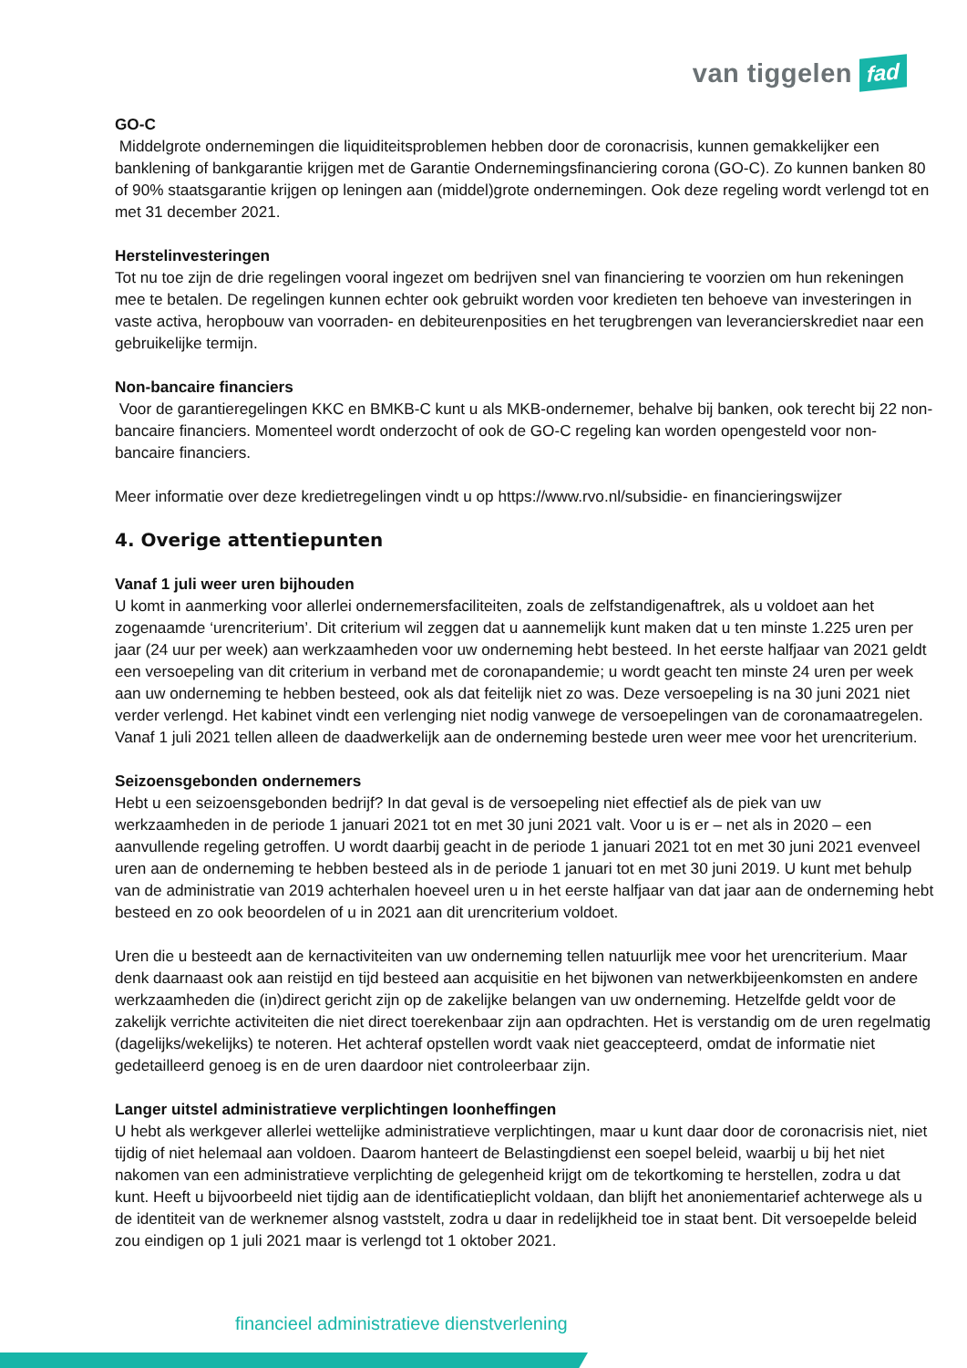van tiggelen fad
GO-C
Middelgrote ondernemingen die liquiditeitsproblemen hebben door de coronacrisis, kunnen gemakkelijker een banklening of bankgarantie krijgen met de Garantie Ondernemingsfinanciering corona (GO-C). Zo kunnen banken 80 of 90% staatsgarantie krijgen op leningen aan (middel)grote ondernemingen. Ook deze regeling wordt verlengd tot en met 31 december 2021.
Herstelinvesteringen
Tot nu toe zijn de drie regelingen vooral ingezet om bedrijven snel van financiering te voorzien om hun rekeningen mee te betalen. De regelingen kunnen echter ook gebruikt worden voor kredieten ten behoeve van investeringen in vaste activa, heropbouw van voorraden- en debiteurenposities en het terugbrengen van leverancierskrediet naar een gebruikelijke termijn.
Non-bancaire financiers
Voor de garantieregelingen KKC en BMKB-C kunt u als MKB-ondernemer, behalve bij banken, ook terecht bij 22 non-bancaire financiers. Momenteel wordt onderzocht of ook de GO-C regeling kan worden opengesteld voor non-bancaire financiers.
Meer informatie over deze kredietregelingen vindt u op https://www.rvo.nl/subsidie- en financieringswijzer
4. Overige attentiepunten
Vanaf 1 juli weer uren bijhouden
U komt in aanmerking voor allerlei ondernemersfaciliteiten, zoals de zelfstandigenaftrek, als u voldoet aan het zogenaamde ‘urencriterium’. Dit criterium wil zeggen dat u aannemelijk kunt maken dat u ten minste 1.225 uren per jaar (24 uur per week) aan werkzaamheden voor uw onderneming hebt besteed. In het eerste halfjaar van 2021 geldt een versoepeling van dit criterium in verband met de coronapandemie; u wordt geacht ten minste 24 uren per week aan uw onderneming te hebben besteed, ook als dat feitelijk niet zo was. Deze versoepeling is na 30 juni 2021 niet verder verlengd. Het kabinet vindt een verlenging niet nodig vanwege de versoepelingen van de coronamaatregelen. Vanaf 1 juli 2021 tellen alleen de daadwerkelijk aan de onderneming bestede uren weer mee voor het urencriterium.
Seizoensgebonden ondernemers
Hebt u een seizoensgebonden bedrijf? In dat geval is de versoepeling niet effectief als de piek van uw werkzaamheden in de periode 1 januari 2021 tot en met 30 juni 2021 valt. Voor u is er – net als in 2020 – een aanvullende regeling getroffen. U wordt daarbij geacht in de periode 1 januari 2021 tot en met 30 juni 2021 evenveel uren aan de onderneming te hebben besteed als in de periode 1 januari tot en met 30 juni 2019. U kunt met behulp van de administratie van 2019 achterhalen hoeveel uren u in het eerste halfjaar van dat jaar aan de onderneming hebt besteed en zo ook beoordelen of u in 2021 aan dit urencriterium voldoet.
Uren die u besteedt aan de kernactiviteiten van uw onderneming tellen natuurlijk mee voor het urencriterium. Maar denk daarnaast ook aan reistijd en tijd besteed aan acquisitie en het bijwonen van netwerkbijeenkomsten en andere werkzaamheden die (in)direct gericht zijn op de zakelijke belangen van uw onderneming. Hetzelfde geldt voor de zakelijk verrichte activiteiten die niet direct toerekenbaar zijn aan opdrachten. Het is verstandig om de uren regelmatig (dagelijks/wekelijks) te noteren. Het achteraf opstellen wordt vaak niet geaccepteerd, omdat de informatie niet gedetailleerd genoeg is en de uren daardoor niet controleerbaar zijn.
Langer uitstel administratieve verplichtingen loonheffingen
U hebt als werkgever allerlei wettelijke administratieve verplichtingen, maar u kunt daar door de coronacrisis niet, niet tijdig of niet helemaal aan voldoen. Daarom hanteert de Belastingdienst een soepel beleid, waarbij u bij het niet nakomen van een administratieve verplichting de gelegenheid krijgt om de tekortkoming te herstellen, zodra u dat kunt. Heeft u bijvoorbeeld niet tijdig aan de identificatieplicht voldaan, dan blijft het anoniementarief achterwege als u de identiteit van de werknemer alsnog vaststelt, zodra u daar in redelijkheid toe in staat bent. Dit versoepelde beleid zou eindigen op 1 juli 2021 maar is verlengd tot 1 oktober 2021.
financieel administratieve dienstverlening